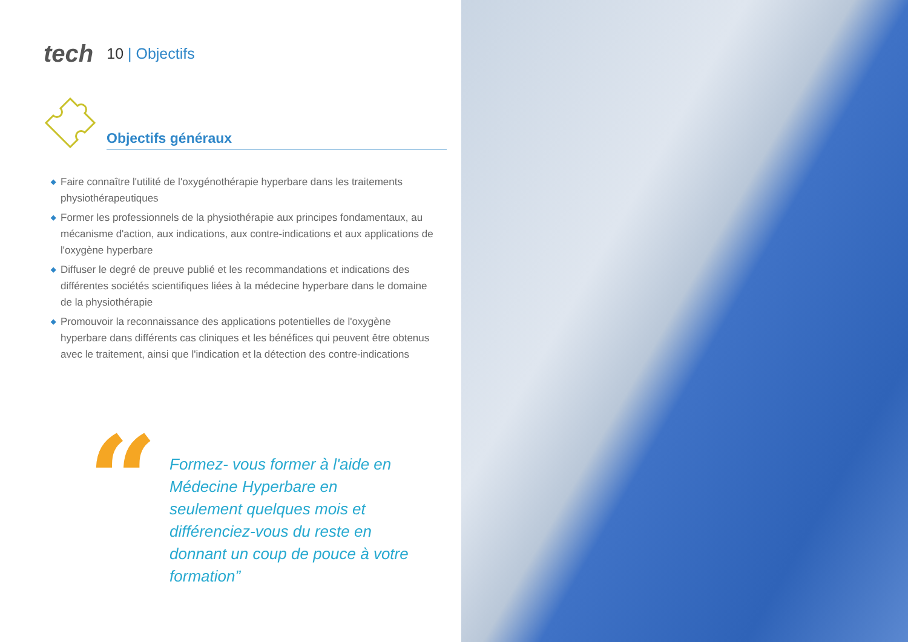tech 10 | Objectifs
Objectifs généraux
◆ Faire connaître l'utilité de l'oxygénothérapie hyperbare dans les traitements physiothérapeutiques
◆ Former les professionnels de la physiothérapie aux principes fondamentaux, au mécanisme d'action, aux indications, aux contre-indications et aux applications de l'oxygène hyperbare
◆ Diffuser le degré de preuve publié et les recommandations et indications des différentes sociétés scientifiques liées à la médecine hyperbare dans le domaine de la physiothérapie
◆ Promouvoir la reconnaissance des applications potentielles de l'oxygène hyperbare dans différents cas cliniques et les bénéfices qui peuvent être obtenus avec le traitement, ainsi que l'indication et la détection des contre-indications
“
Formez- vous former à l'aide en Médecine Hyperbare en seulement quelques mois et différenciez-vous du reste en donnant un coup de pouce à votre formation”